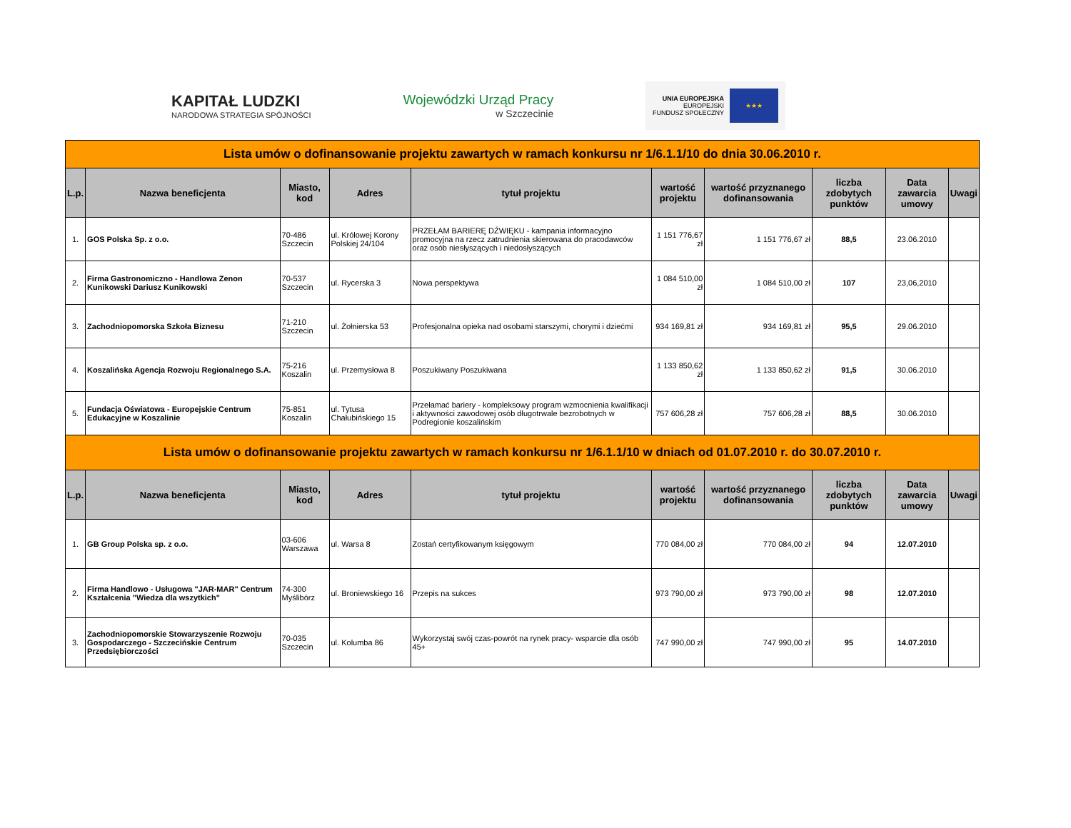KAPITAŁ LUDZKI
NARODOWA STRATEGIA SPÓJNOŚCI
Wojewódzki Urząd Pracy
w Szczecinie
UNIA EUROPEJSKA
EUROPEJSKI
FUNDUSZ SPOŁECZNY
★★★
| Lista umów o dofinansowanie projektu zawartych w ramach konkursu nr 1/6.1.1/10 do dnia 30.06.2010 r. | | | | | | | | | |
| L.p. | Nazwa beneficjenta | Miasto, kod | Adres | tytuł projektu | wartość projektu | wartość przyznanego dofinansowania | liczba zdobytych punktów | Data zawarcia umowy | Uwagi |
| 1. | GOS Polska Sp. z o.o. | 70-486 Szczecin | ul. Królowej Korony Polskiej 24/104 | PRZEŁAM BARIERĘ DŹWIĘKU - kampania informacyjno promocyjna na rzecz zatrudnienia skierowana do pracodawców oraz osób niesłyszących i niedosłyszących | 1 151 776,67 zł | 1 151 776,67 zł | 88,5 | 23.06.2010 | |
| 2. | Firma Gastronomiczno - Handlowa Zenon Kunikowski Dariusz Kunikowski | 70-537 Szczecin | ul. Rycerska 3 | Nowa perspektywa | 1 084 510,00 zł | 1 084 510,00 zł | 107 | 23,06,2010 | |
| 3. | Zachodniopomorska Szkoła Biznesu | 71-210 Szczecin | ul. Żołnierska 53 | Profesjonalna opieka nad osobami starszymi, chorymi i dziećmi | 934 169,81 zł | 934 169,81 zł | 95,5 | 29.06.2010 | |
| 4. | Koszalińska Agencja Rozwoju Regionalnego S.A. | 75-216 Koszalin | ul. Przemysłowa 8 | Poszukiwany Poszukiwana | 1 133 850,62 zł | 1 133 850,62 zł | 91,5 | 30.06.2010 | |
| 5. | Fundacja Oświatowa - Europejskie Centrum Edukacyjne w Koszalinie | 75-851 Koszalin | ul. Tytusa Chałubińskiego 15 | Przełamać bariery - kompleksowy program wzmocnienia kwalifikacji i aktywności zawodowej osób długotrwale bezrobotnych w Podregionie koszalińskim | 757 606,28 zł | 757 606,28 zł | 88,5 | 30.06.2010 | |
| Lista umów o dofinansowanie projektu zawartych w ramach konkursu nr 1/6.1.1/10 w dniach od 01.07.2010 r. do 30.07.2010 r. | | | | | | | | | |
| L.p. | Nazwa beneficjenta | Miasto, kod | Adres | tytuł projektu | wartość projektu | wartość przyznanego dofinansowania | liczba zdobytych punktów | Data zawarcia umowy | Uwagi |
| 1. | GB Group Polska sp. z o.o. | 03-606 Warszawa | ul. Warsa 8 | Zostań certyfikowanym księgowym | 770 084,00 zł | 770 084,00 zł | 94 | 12.07.2010 | |
| 2. | Firma Handlowo - Usługowa "JAR-MAR" Centrum Kształcenia "Wiedza dla wszytkich" | 74-300 Myślibórz | ul. Broniewskiego 16 | Przepis na sukces | 973 790,00 zł | 973 790,00 zł | 98 | 12.07.2010 | |
| 3. | Zachodniopomorskie Stowarzyszenie Rozwoju Gospodarczego - Szczecińskie Centrum Przedsiębiorczości | 70-035 Szczecin | ul. Kolumba 86 | Wykorzystaj swój czas-powrót na rynek pracy- wsparcie dla osób 45+ | 747 990,00 zł | 747 990,00 zł | 95 | 14.07.2010 | |